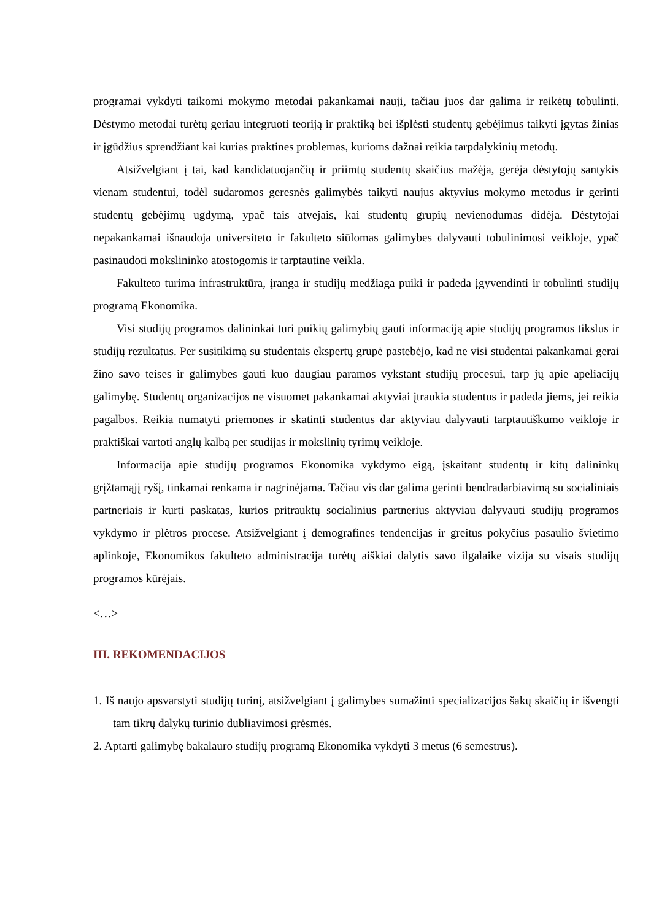programai vykdyti taikomi mokymo metodai pakankamai nauji, tačiau juos dar galima ir reikėtų tobulinti. Dėstymo metodai turėtų geriau integruoti teoriją ir praktiką bei išplėsti studentų gebėjimus taikyti įgytas žinias ir įgūdžius sprendžiant kai kurias praktines problemas, kurioms dažnai reikia tarpdalykinių metodų.
Atsižvelgiant į tai, kad kandidatuojančių ir priimtų studentų skaičius mažėja, gerėja dėstytojų santykis vienam studentui, todėl sudaromos geresnės galimybės taikyti naujus aktyvius mokymo metodus ir gerinti studentų gebėjimų ugdymą, ypač tais atvejais, kai studentų grupių nevienodumas didėja. Dėstytojai nepakankamai išnaudoja universiteto ir fakulteto siūlomas galimybes dalyvauti tobulinimosi veikloje, ypač pasinaudoti mokslininko atostogomis ir tarptautine veikla.
Fakulteto turima infrastruktūra, įranga ir studijų medžiaga puiki ir padeda įgyvendinti ir tobulinti studijų programą Ekonomika.
Visi studijų programos dalininkai turi puikių galimybių gauti informaciją apie studijų programos tikslus ir studijų rezultatus. Per susitikimą su studentais ekspertų grupė pastebėjo, kad ne visi studentai pakankamai gerai žino savo teises ir galimybes gauti kuo daugiau paramos vykstant studijų procesui, tarp jų apie apeliacijų galimybę. Studentų organizacijos ne visuomet pakankamai aktyviai įtraukia studentus ir padeda jiems, jei reikia pagalbos. Reikia numatyti priemones ir skatinti studentus dar aktyviau dalyvauti tarptautiškumo veikloje ir praktiškai vartoti anglų kalbą per studijas ir mokslinių tyrimų veikloje.
Informacija apie studijų programos Ekonomika vykdymo eigą, įskaitant studentų ir kitų dalininkų grįžtamąjį ryšį, tinkamai renkama ir nagrinėjama. Tačiau vis dar galima gerinti bendradarbiavimą su socialiniais partneriais ir kurti paskatas, kurios pritrauktų socialinius partnerius aktyviau dalyvauti studijų programos vykdymo ir plėtros procese. Atsižvelgiant į demografines tendencijas ir greitus pokyčius pasaulio švietimo aplinkoje, Ekonomikos fakulteto administracija turėtų aiškiai dalytis savo ilgalaike vizija su visais studijų programos kūrėjais.
<…>
III. REKOMENDACIJOS
1. Iš naujo apsvarstyti studijų turinį, atsižvelgiant į galimybes sumažinti specializacijos šakų skaičių ir išvengti tam tikrų dalykų turinio dubliavimosi grėsmės.
2. Aptarti galimybę bakalauro studijų programą Ekonomika vykdyti 3 metus (6 semestrus).